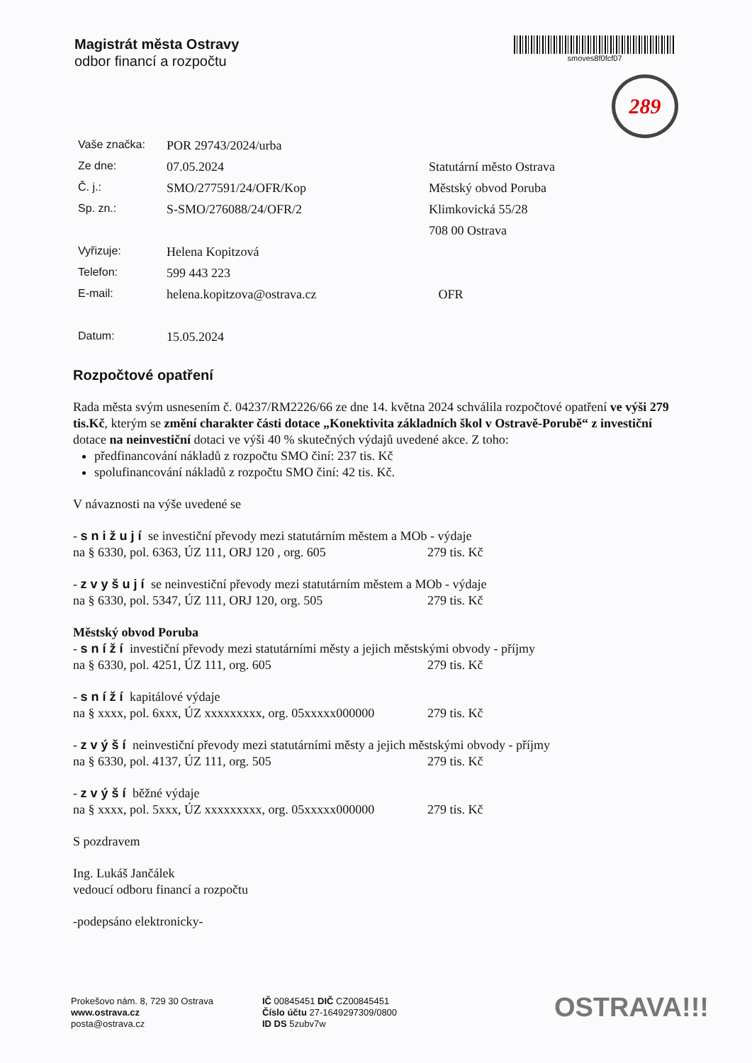Magistrát města Ostravy
odbor financí a rozpočtu
smoves8f0fcf07
289
| Vaše značka: | POR 29743/2024/urba | |
| Ze dne: | 07.05.2024 | Statutární město Ostrava |
| Č. j.: | SMO/277591/24/OFR/Kop | Městský obvod Poruba |
| Sp. zn.: | S-SMO/276088/24/OFR/2 | Klimkovická 55/28 |
| | | 708 00 Ostrava |
| Vyřizuje: | Helena Kopitzová | |
| Telefon: | 599 443 223 | |
| E-mail: | helena.kopitzova@ostrava.cz | OFR |
| Datum: | 15.05.2024 | |
Rozpočtové opatření
Rada města svým usnesením č. 04237/RM2226/66 ze dne 14. května 2024 schválila rozpočtové opatření ve výši 279 tis.Kč, kterým se změní charakter části dotace „Konektivita základních škol v Ostravě-Porubě“ z investiční dotace na neinvestiční dotaci ve výši 40 % skutečných výdajů uvedené akce. Z toho:
předfinancování nákladů z rozpočtu SMO činí: 237 tis. Kč
spolufinancování nákladů z rozpočtu SMO činí: 42 tis. Kč.
V návaznosti na výše uvedené se
- snižují se investiční převody mezi statutárním městem a MOb - výdaje
na § 6330, pol. 6363, ÚZ 111, ORJ 120 , org. 605 279 tis. Kč
- zvyšují se neinvestiční převody mezi statutárním městem a MOb - výdaje
na § 6330, pol. 5347, ÚZ 111, ORJ 120, org. 505 279 tis. Kč
Městský obvod Poruba
- sníží investiční převody mezi statutárními městy a jejich městskými obvody - příjmy
na § 6330, pol. 4251, ÚZ 111, org. 605 279 tis. Kč
- sníží kapitálové výdaje
na § xxxx, pol. 6xxx, ÚZ xxxxxxxxx, org. 05xxxxx000000 279 tis. Kč
- zvýší neinvestiční převody mezi statutárními městy a jejich městskými obvody - příjmy
na § 6330, pol. 4137, ÚZ 111, org. 505 279 tis. Kč
- zvýší běžné výdaje
na § xxxx, pol. 5xxx, ÚZ xxxxxxxxx, org. 05xxxxx000000 279 tis. Kč
S pozdravem
Ing. Lukáš Jančálek
vedoucí odboru financí a rozpočtu
-podepsáno elektronicky-
Prokešovo nám. 8, 729 30 Ostrava
www.ostrava.cz
posta@ostrava.cz
IČ 00845451 DIČ CZ00845451
Číslo účtu 27-1649297309/0800
ID DS 5zubv7w
OSTRAVA!!!